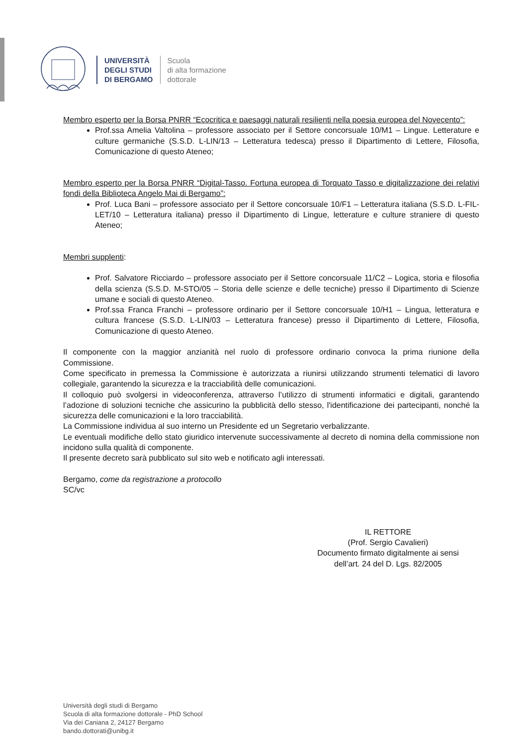UNIVERSITÀ
DEGLI STUDI
DI BERGAMO
Scuola
di alta formazione
dottorale
Membro esperto per la Borsa PNRR “Ecocritica e paesaggi naturali resilienti nella poesia europea del Novecento”:
Prof.ssa Amelia Valtolina – professore associato per il Settore concorsuale 10/M1 – Lingue. Letterature e culture germaniche (S.S.D. L-LIN/13 – Letteratura tedesca) presso il Dipartimento di Lettere, Filosofia, Comunicazione di questo Ateneo;
Membro esperto per la Borsa PNRR “Digital-Tasso. Fortuna europea di Torquato Tasso e digitalizzazione dei relativi fondi della Biblioteca Angelo Mai di Bergamo”:
Prof. Luca Bani – professore associato per il Settore concorsuale 10/F1 – Letteratura italiana (S.S.D. L-FIL-LET/10 – Letteratura italiana) presso il Dipartimento di Lingue, letterature e culture straniere di questo Ateneo;
Membri supplenti:
Prof. Salvatore Ricciardo – professore associato per il Settore concorsuale 11/C2 – Logica, storia e filosofia della scienza (S.S.D. M-STO/05 – Storia delle scienze e delle tecniche) presso il Dipartimento di Scienze umane e sociali di questo Ateneo.
Prof.ssa Franca Franchi – professore ordinario per il Settore concorsuale 10/H1 – Lingua, letteratura e cultura francese (S.S.D. L-LIN/03 – Letteratura francese) presso il Dipartimento di Lettere, Filosofia, Comunicazione di questo Ateneo.
Il componente con la maggior anzianità nel ruolo di professore ordinario convoca la prima riunione della Commissione.
Come specificato in premessa la Commissione è autorizzata a riunirsi utilizzando strumenti telematici di lavoro collegiale, garantendo la sicurezza e la tracciabilità delle comunicazioni.
Il colloquio può svolgersi in videoconferenza, attraverso l’utilizzo di strumenti informatici e digitali, garantendo l’adozione di soluzioni tecniche che assicurino la pubblicità dello stesso, l'identificazione dei partecipanti, nonché la sicurezza delle comunicazioni e la loro tracciabilità.
La Commissione individua al suo interno un Presidente ed un Segretario verbalizzante.
Le eventuali modifiche dello stato giuridico intervenute successivamente al decreto di nomina della commissione non incidono sulla qualità di componente.
Il presente decreto sarà pubblicato sul sito web e notificato agli interessati.
Bergamo, come da registrazione a protocollo
SC/vc
IL RETTORE
(Prof. Sergio Cavalieri)
Documento firmato digitalmente ai sensi
dell’art. 24 del D. Lgs. 82/2005
Università degli studi di Bergamo
Scuola di alta formazione dottorale - PhD School
Via dei Caniana 2, 24127 Bergamo
bando.dottorati@unibg.it